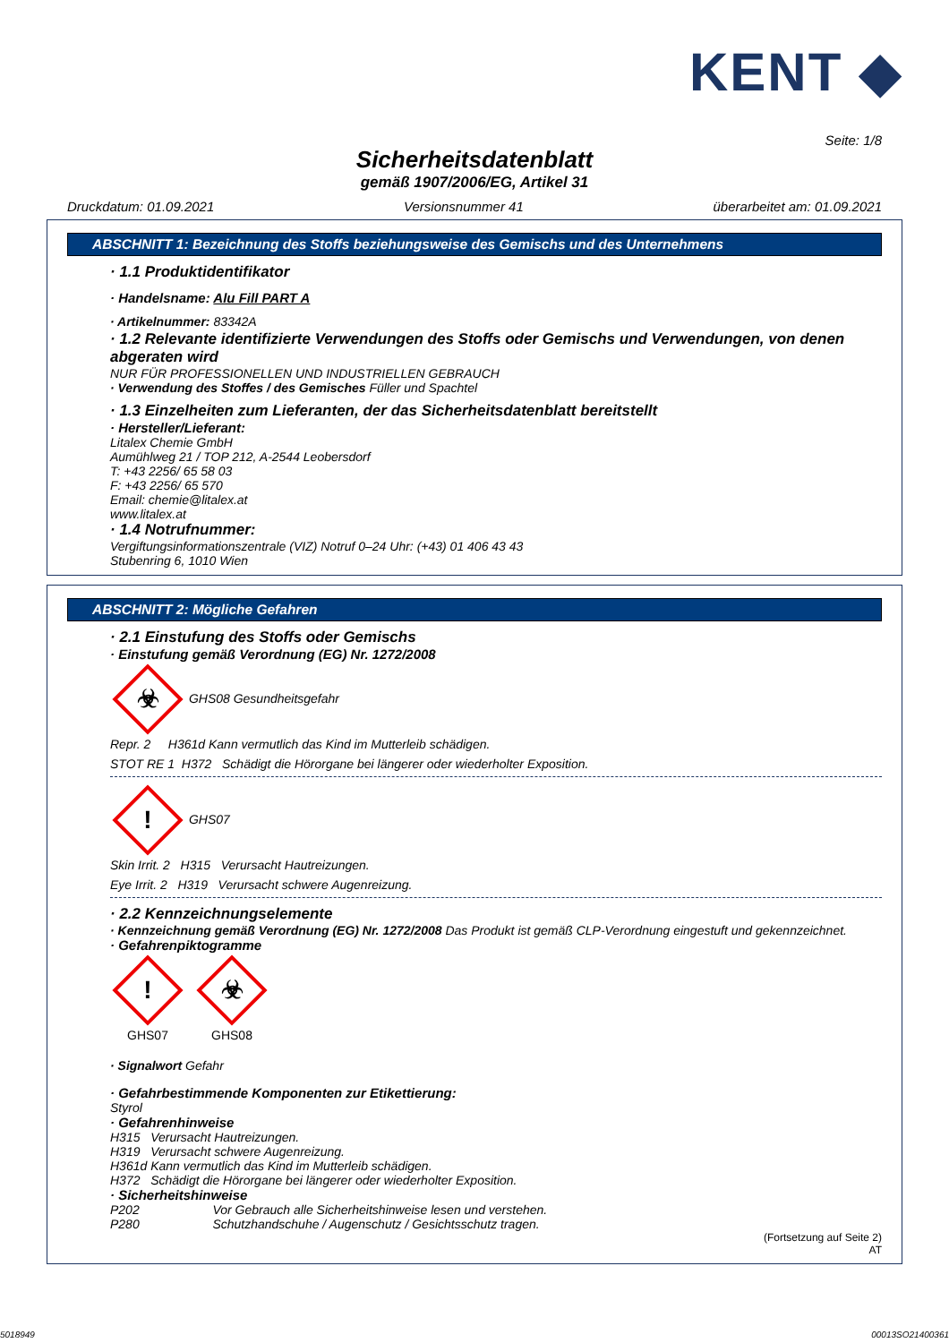KENT ◆
Seite: 1/8
Sicherheitsdatenblatt
gemäß 1907/2006/EG, Artikel 31
Druckdatum: 01.09.2021 Versionsnummer 41 überarbeitet am: 01.09.2021
ABSCHNITT 1: Bezeichnung des Stoffs beziehungsweise des Gemischs und des Unternehmens
· 1.1 Produktidentifikator
· Handelsname: Alu Fill PART A
· Artikelnummer: 83342A
· 1.2 Relevante identifizierte Verwendungen des Stoffs oder Gemischs und Verwendungen, von denen abgeraten wird
NUR FÜR PROFESSIONELLEN UND INDUSTRIELLEN GEBRAUCH
· Verwendung des Stoffes / des Gemisches Füller und Spachtel
· 1.3 Einzelheiten zum Lieferanten, der das Sicherheitsdatenblatt bereitstellt
· Hersteller/Lieferant:
Litalex Chemie GmbH
Aumühlweg 21 / TOP 212, A-2544 Leobersdorf
T: +43 2256/ 65 58 03
F: +43 2256/ 65 570
Email: chemie@litalex.at
www.litalex.at
· 1.4 Notrufnummer:
Vergiftungsinformationszentrale (VIZ) Notruf 0–24 Uhr: (+43) 01 406 43 43
Stubenring 6, 1010 Wien
ABSCHNITT 2: Mögliche Gefahren
· 2.1 Einstufung des Stoffs oder Gemischs
· Einstufung gemäß Verordnung (EG) Nr. 1272/2008
☣ GHS08 Gesundheitsgefahr
Repr. 2 H361d Kann vermutlich das Kind im Mutterleib schädigen.
STOT RE 1 H372 Schädigt die Hörorgane bei längerer oder wiederholter Exposition.
! GHS07
Skin Irrit. 2 H315 Verursacht Hautreizungen.
Eye Irrit. 2 H319 Verursacht schwere Augenreizung.
· 2.2 Kennzeichnungselemente
· Kennzeichnung gemäß Verordnung (EG) Nr. 1272/2008 Das Produkt ist gemäß CLP-Verordnung eingestuft und gekennzeichnet.
· Gefahrenpiktogramme
!
GHS07
☣
GHS08
· Signalwort Gefahr
· Gefahrbestimmende Komponenten zur Etikettierung:
Styrol
· Gefahrenhinweise
H315 Verursacht Hautreizungen.
H319 Verursacht schwere Augenreizung.
H361d Kann vermutlich das Kind im Mutterleib schädigen.
H372 Schädigt die Hörorgane bei längerer oder wiederholter Exposition.
· Sicherheitshinweise
P202 Vor Gebrauch alle Sicherheitshinweise lesen und verstehen.
P280 Schutzhandschuhe / Augenschutz / Gesichtsschutz tragen.
(Fortsetzung auf Seite 2)
AT
5018949 00013SO21400361